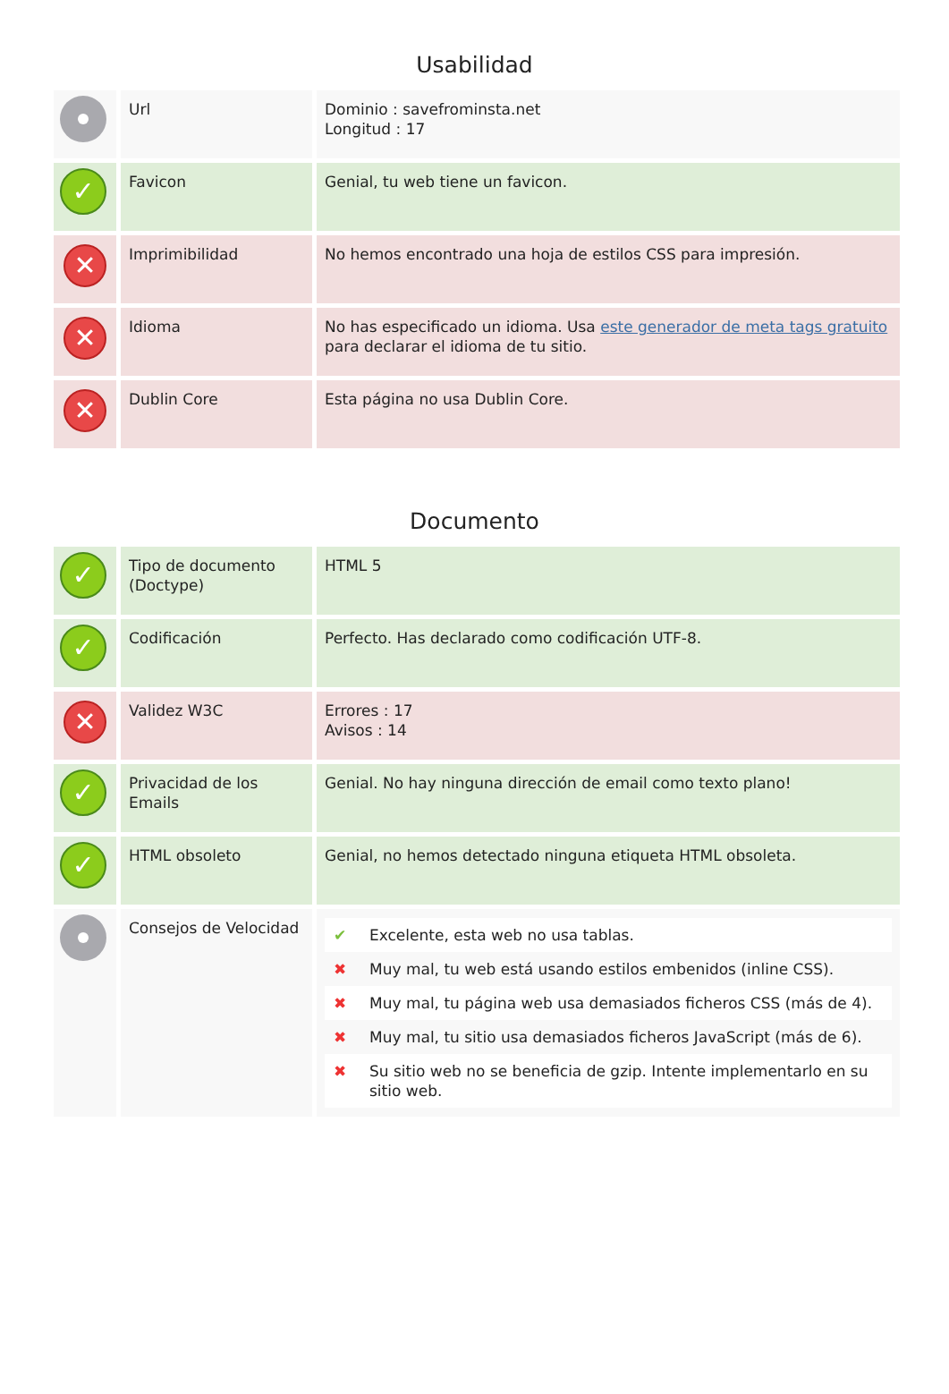Usabilidad
| | Url | Dominio : savefrominsta.net Longitud : 17 |
| ✓ | Favicon | Genial, tu web tiene un favicon. |
| ✕ | Imprimibilidad | No hemos encontrado una hoja de estilos CSS para impresión. |
| ✕ | Idioma | No has especificado un idioma. Usa este generador de meta tags gratuito para declarar el idioma de tu sitio. |
| ✕ | Dublin Core | Esta página no usa Dublin Core. |
Documento
| ✓ | Tipo de documento (Doctype) | HTML 5 |
| ✓ | Codificación | Perfecto. Has declarado como codificación UTF-8. |
| ✕ | Validez W3C | Errores : 17 Avisos : 14 |
| ✓ | Privacidad de los Emails | Genial. No hay ninguna dirección de email como texto plano! |
| ✓ | HTML obsoleto | Genial, no hemos detectado ninguna etiqueta HTML obsoleta. |
| | Consejos de Velocidad | / ✔ / Excelente, esta web no usa tablas. / / ✖ / Muy mal, tu web está usando estilos embenidos (inline CSS). / / ✖ / Muy mal, tu página web usa demasiados ficheros CSS (más de 4). / / ✖ / Muy mal, tu sitio usa demasiados ficheros JavaScript (más de 6). / / ✖ / Su sitio web no se beneficia de gzip. Intente implementarlo en su sitio web. / |